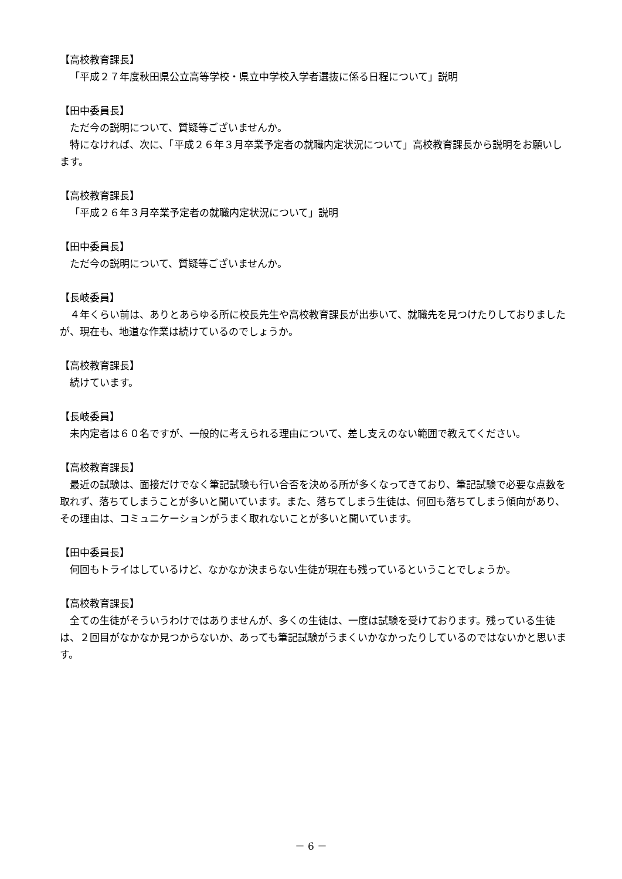【高校教育課長】
「平成２７年度秋田県公立高等学校・県立中学校入学者選抜に係る日程について」説明
【田中委員長】
ただ今の説明について、質疑等ございませんか。
特になければ、次に、「平成２６年３月卒業予定者の就職内定状況について」高校教育課長から説明をお願いします。
【高校教育課長】
「平成２６年３月卒業予定者の就職内定状況について」説明
【田中委員長】
ただ今の説明について、質疑等ございませんか。
【長岐委員】
４年くらい前は、ありとあらゆる所に校長先生や高校教育課長が出歩いて、就職先を見つけたりしておりましたが、現在も、地道な作業は続けているのでしょうか。
【高校教育課長】
続けています。
【長岐委員】
未内定者は６０名ですが、一般的に考えられる理由について、差し支えのない範囲で教えてください。
【高校教育課長】
最近の試験は、面接だけでなく筆記試験も行い合否を決める所が多くなってきており、筆記試験で必要な点数を取れず、落ちてしまうことが多いと聞いています。また、落ちてしまう生徒は、何回も落ちてしまう傾向があり、その理由は、コミュニケーションがうまく取れないことが多いと聞いています。
【田中委員長】
何回もトライはしているけど、なかなか決まらない生徒が現在も残っているということでしょうか。
【高校教育課長】
全ての生徒がそういうわけではありませんが、多くの生徒は、一度は試験を受けております。残っている生徒は、２回目がなかなか見つからないか、あっても筆記試験がうまくいかなかったりしているのではないかと思います。
－ 6 －